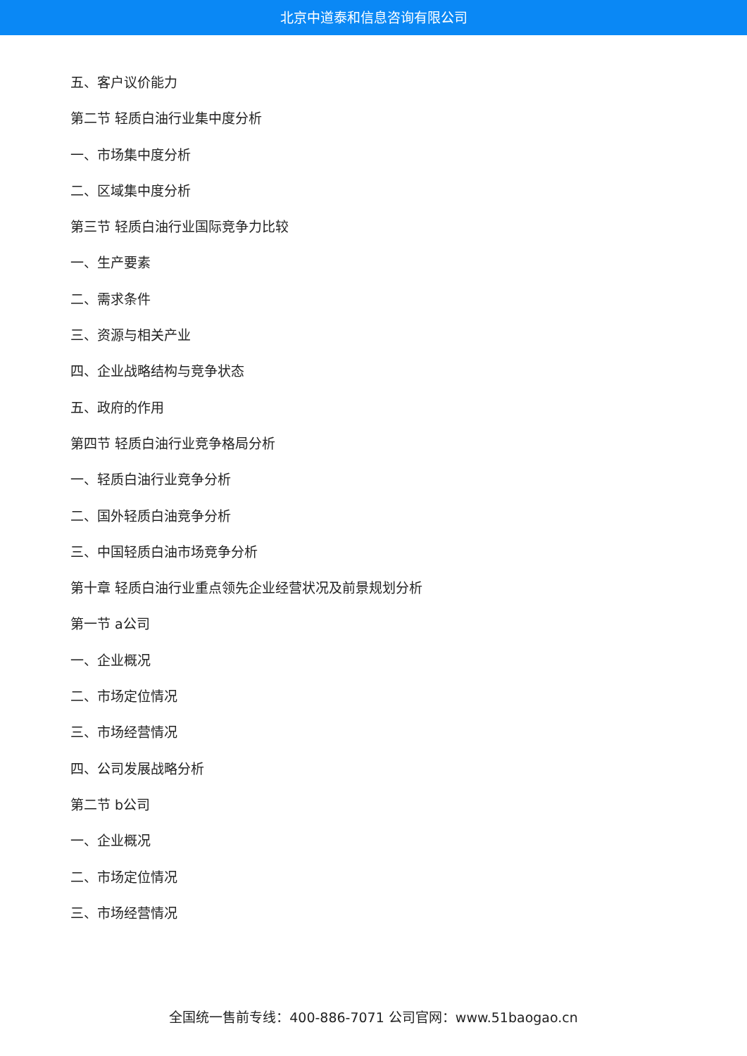北京中道泰和信息咨询有限公司
五、客户议价能力
第二节 轻质白油行业集中度分析
一、市场集中度分析
二、区域集中度分析
第三节 轻质白油行业国际竞争力比较
一、生产要素
二、需求条件
三、资源与相关产业
四、企业战略结构与竞争状态
五、政府的作用
第四节 轻质白油行业竞争格局分析
一、轻质白油行业竞争分析
二、国外轻质白油竞争分析
三、中国轻质白油市场竞争分析
第十章 轻质白油行业重点领先企业经营状况及前景规划分析
第一节 a公司
一、企业概况
二、市场定位情况
三、市场经营情况
四、公司发展战略分析
第二节 b公司
一、企业概况
二、市场定位情况
三、市场经营情况
全国统一售前专线：400-886-7071 公司官网：www.51baogao.cn